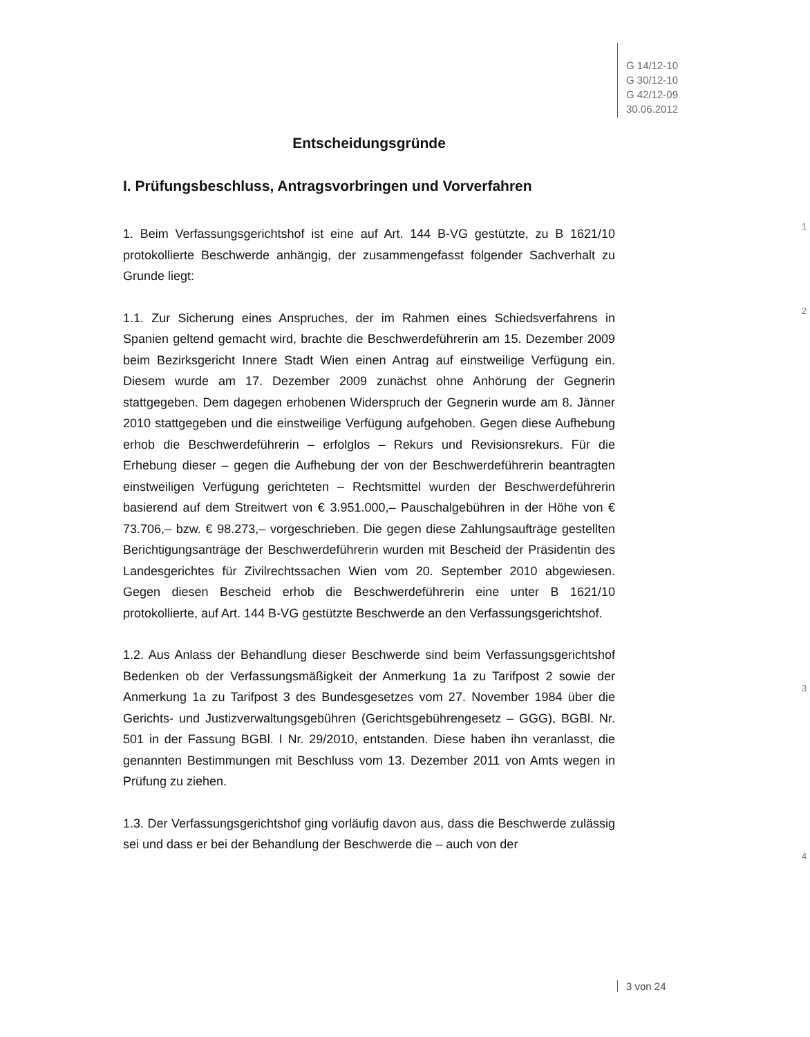G 14/12-10
G 30/12-10
G 42/12-09
30.06.2012
Entscheidungsgründe
I. Prüfungsbeschluss, Antragsvorbringen und Vorverfahren
1. Beim Verfassungsgerichtshof ist eine auf Art. 144 B-VG gestützte, zu B 1621/10 protokollierte Beschwerde anhängig, der zusammengefasst folgender Sachverhalt zu Grunde liegt:
1
1.1. Zur Sicherung eines Anspruches, der im Rahmen eines Schiedsverfahrens in Spanien geltend gemacht wird, brachte die Beschwerdeführerin am 15. Dezember 2009 beim Bezirksgericht Innere Stadt Wien einen Antrag auf einstweilige Verfügung ein. Diesem wurde am 17. Dezember 2009 zunächst ohne Anhörung der Gegnerin stattgegeben. Dem dagegen erhobenen Widerspruch der Gegnerin wurde am 8. Jänner 2010 stattgegeben und die einstweilige Verfügung aufgehoben. Gegen diese Aufhebung erhob die Beschwerdeführerin – erfolglos – Rekurs und Revisionsrekurs. Für die Erhebung dieser – gegen die Aufhebung der von der Beschwerdeführerin beantragten einstweiligen Verfügung gerichteten – Rechtsmittel wurden der Beschwerdeführerin basierend auf dem Streitwert von € 3.951.000,– Pauschalgebühren in der Höhe von € 73.706,– bzw. € 98.273,– vorgeschrieben. Die gegen diese Zahlungsaufträge gestellten Berichtigungsanträge der Beschwerdeführerin wurden mit Bescheid der Präsidentin des Landesgerichtes für Zivilrechtssachen Wien vom 20. September 2010 abgewiesen. Gegen diesen Bescheid erhob die Beschwerdeführerin eine unter B 1621/10 protokollierte, auf Art. 144 B-VG gestützte Beschwerde an den Verfassungsgerichtshof.
2
1.2. Aus Anlass der Behandlung dieser Beschwerde sind beim Verfassungsgerichtshof Bedenken ob der Verfassungsmäßigkeit der Anmerkung 1a zu Tarifpost 2 sowie der Anmerkung 1a zu Tarifpost 3 des Bundesgesetzes vom 27. November 1984 über die Gerichts- und Justizverwaltungsgebühren (Gerichtsgebührengesetz – GGG), BGBl. Nr. 501 in der Fassung BGBl. I Nr. 29/2010, entstanden. Diese haben ihn veranlasst, die genannten Bestimmungen mit Beschluss vom 13. Dezember 2011 von Amts wegen in Prüfung zu ziehen.
3
1.3. Der Verfassungsgerichtshof ging vorläufig davon aus, dass die Beschwerde zulässig sei und dass er bei der Behandlung der Beschwerde die – auch von der
4
3 von 24